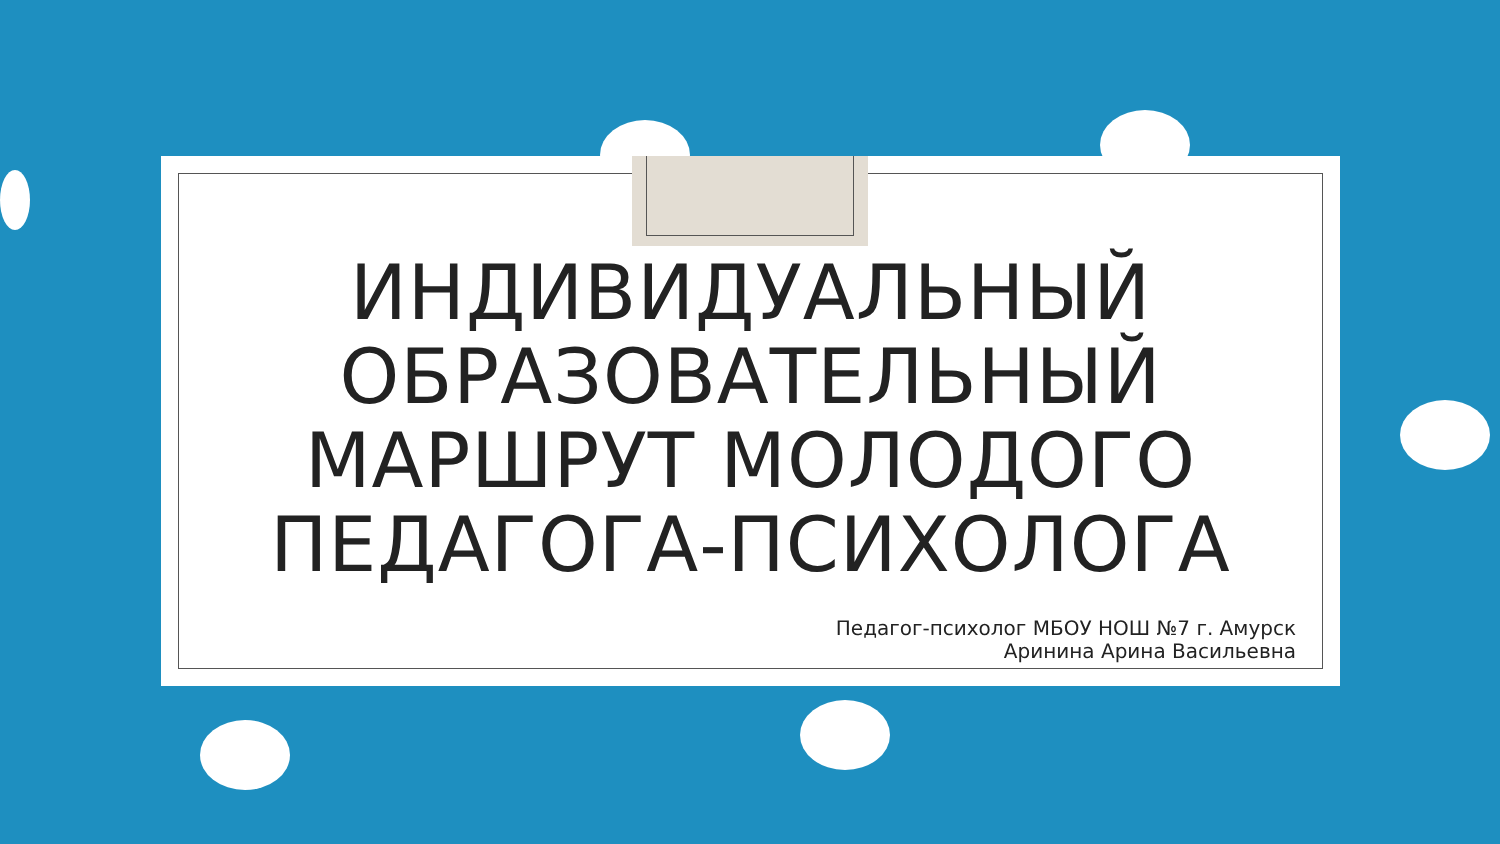ИНДИВИДУАЛЬНЫЙ ОБРАЗОВАТЕЛЬНЫЙ МАРШРУТ МОЛОДОГО ПЕДАГОГА-ПСИХОЛОГА
Педагог-психолог МБОУ НОШ №7 г. Амурск
Аринина Арина Васильевна